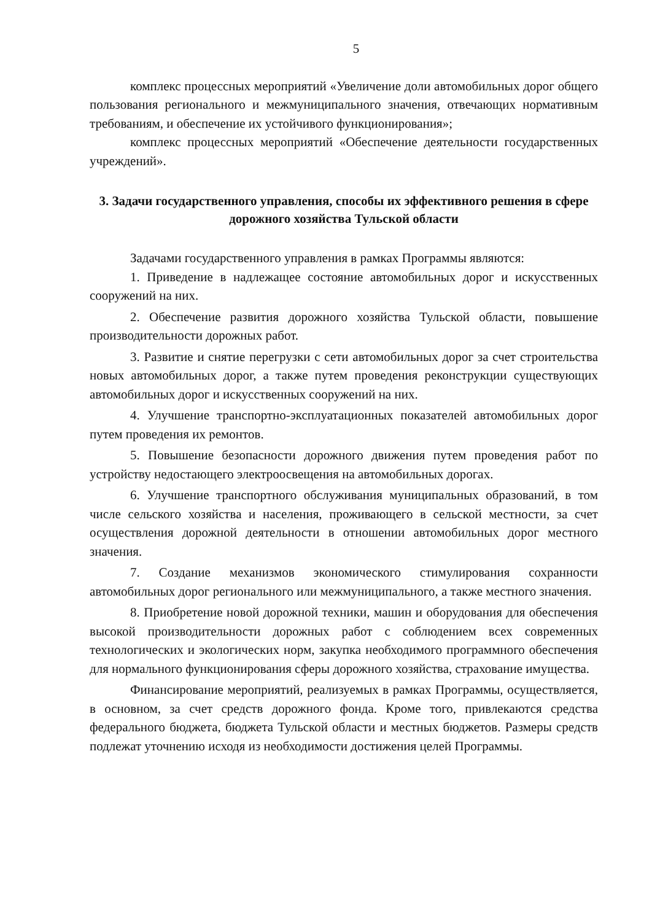5
комплекс процессных мероприятий «Увеличение доли автомобильных дорог общего пользования регионального и межмуниципального значения, отвечающих нормативным требованиям, и обеспечение их устойчивого функционирования»;
комплекс процессных мероприятий «Обеспечение деятельности государственных учреждений».
3. Задачи государственного управления, способы их эффективного решения в сфере дорожного хозяйства Тульской области
Задачами государственного управления в рамках Программы являются:
1. Приведение в надлежащее состояние автомобильных дорог и искусственных сооружений на них.
2. Обеспечение развития дорожного хозяйства Тульской области, повышение производительности дорожных работ.
3. Развитие и снятие перегрузки с сети автомобильных дорог за счет строительства новых автомобильных дорог, а также путем проведения реконструкции существующих автомобильных дорог и искусственных сооружений на них.
4. Улучшение транспортно-эксплуатационных показателей автомобильных дорог путем проведения их ремонтов.
5. Повышение безопасности дорожного движения путем проведения работ по устройству недостающего электроосвещения на автомобильных дорогах.
6. Улучшение транспортного обслуживания муниципальных образований, в том числе сельского хозяйства и населения, проживающего в сельской местности, за счет осуществления дорожной деятельности в отношении автомобильных дорог местного значения.
7. Создание механизмов экономического стимулирования сохранности автомобильных дорог регионального или межмуниципального, а также местного значения.
8. Приобретение новой дорожной техники, машин и оборудования для обеспечения высокой производительности дорожных работ с соблюдением всех современных технологических и экологических норм, закупка необходимого программного обеспечения для нормального функционирования сферы дорожного хозяйства, страхование имущества.
Финансирование мероприятий, реализуемых в рамках Программы, осуществляется, в основном, за счет средств дорожного фонда. Кроме того, привлекаются средства федерального бюджета, бюджета Тульской области и местных бюджетов. Размеры средств подлежат уточнению исходя из необходимости достижения целей Программы.